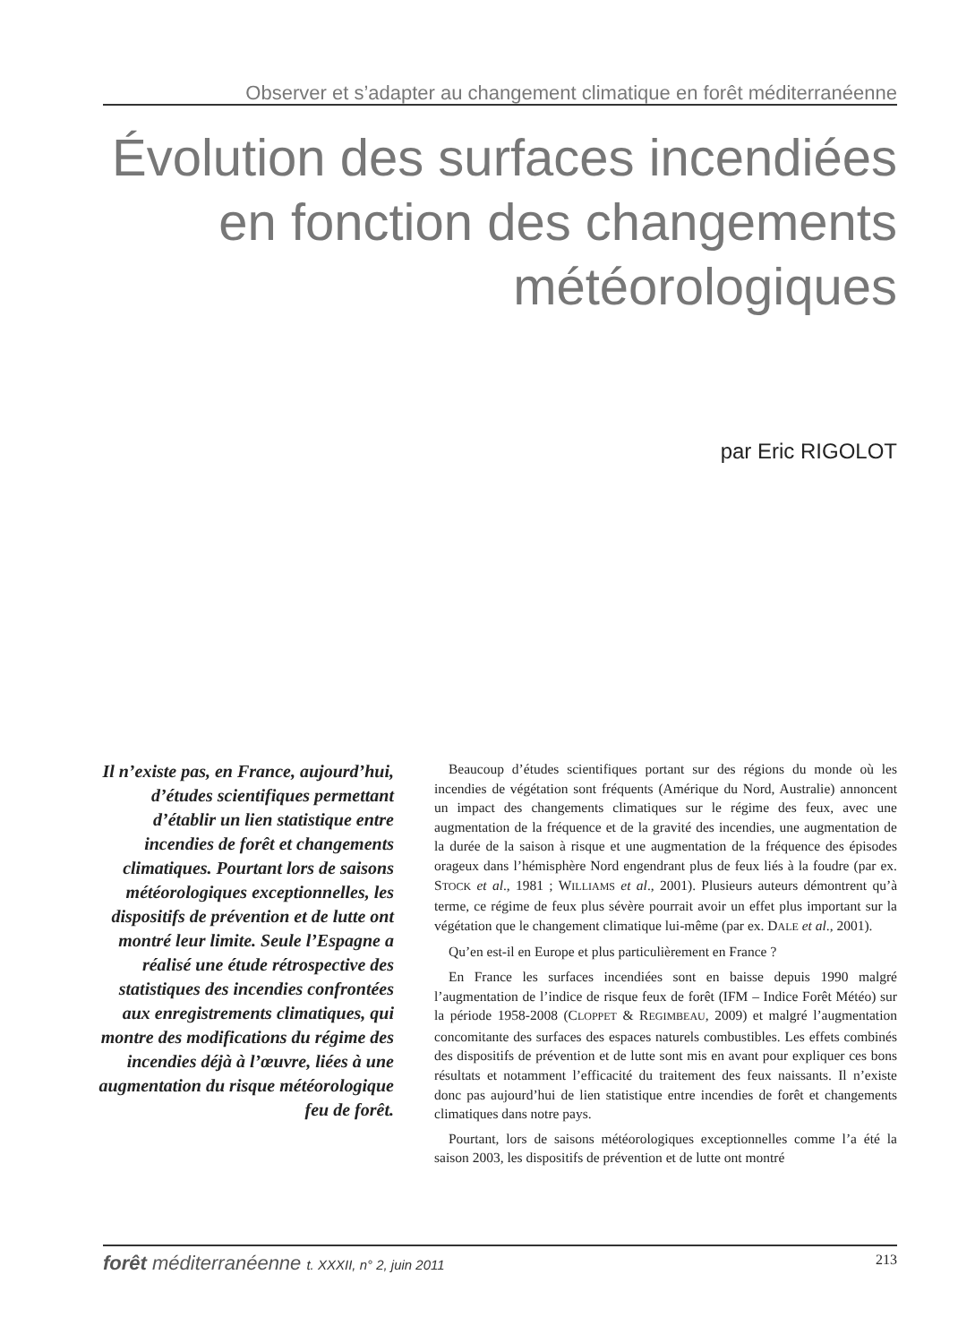Observer et s’adapter au changement climatique en forêt méditerranéenne
Évolution des surfaces incendiées en fonction des changements météorologiques
par Eric RIGOLOT
Il n’existe pas, en France, aujourd’hui, d’études scientifiques permettant d’établir un lien statistique entre incendies de forêt et changements climatiques. Pourtant lors de saisons météorologiques exceptionnelles, les dispositifs de prévention et de lutte ont montré leur limite. Seule l’Espagne a réalisé une étude rétrospective des statistiques des incendies confrontées aux enregistrements climatiques, qui montre des modifications du régime des incendies déjà à l’œuvre, liées à une augmentation du risque météorologique feu de forêt.
Beaucoup d’études scientifiques portant sur des régions du monde où les incendies de végétation sont fréquents (Amérique du Nord, Australie) annoncent un impact des changements climatiques sur le régime des feux, avec une augmentation de la fréquence et de la gravité des incendies, une augmentation de la durée de la saison à risque et une augmentation de la fréquence des épisodes orageux dans l’hémisphère Nord engendrant plus de feux liés à la foudre (par ex. STOCK et al., 1981 ; WILLIAMS et al., 2001). Plusieurs auteurs démontrent qu’à terme, ce régime de feux plus sévère pourrait avoir un effet plus important sur la végétation que le changement climatique lui-même (par ex. DALE et al., 2001).
Qu’en est-il en Europe et plus particulièrement en France ?
En France les surfaces incendiées sont en baisse depuis 1990 malgré l’augmentation de l’indice de risque feux de forêt (IFM – Indice Forêt Météo) sur la période 1958-2008 (CLOPPET & REGIMBEAU, 2009) et malgré l’augmentation concomitante des surfaces des espaces naturels combustibles. Les effets combinés des dispositifs de prévention et de lutte sont mis en avant pour expliquer ces bons résultats et notamment l’efficacité du traitement des feux naissants. Il n’existe donc pas aujourd’hui de lien statistique entre incendies de forêt et changements climatiques dans notre pays.
Pourtant, lors de saisons météorologiques exceptionnelles comme l’a été la saison 2003, les dispositifs de prévention et de lutte ont montré
forêt méditerranéenne t. XXXII, n° 2, juin 2011 213